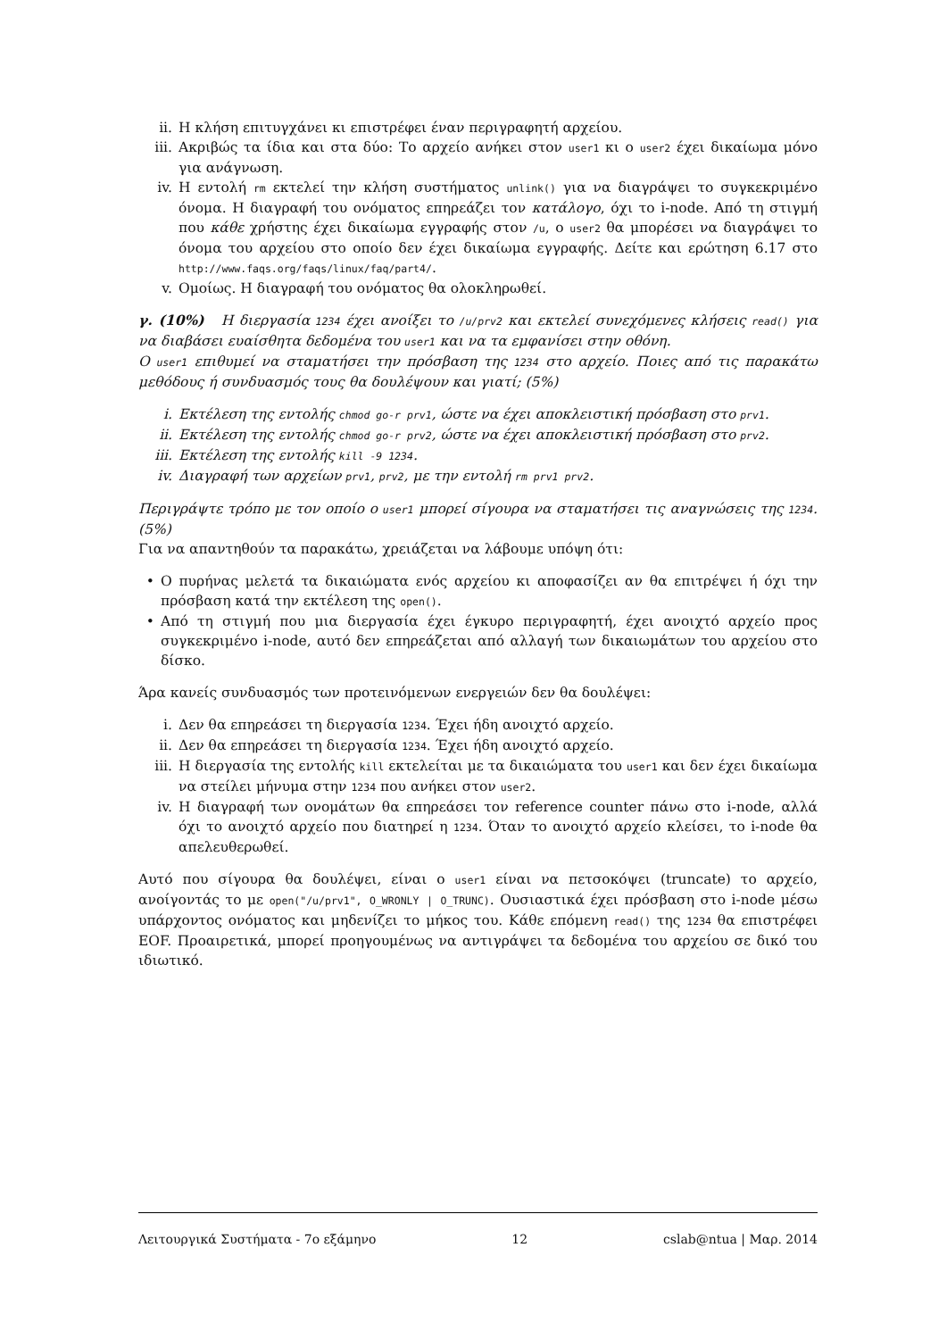ii. Η κλήση επιτυγχάνει κι επιστρέφει έναν περιγραφητή αρχείου.
iii. Ακριβώς τα ίδια και στα δύο: Το αρχείο ανήκει στον user1 κι ο user2 έχει δικαίωμα μόνο για ανάγνωση.
iv. Η εντολή rm εκτελεί την κλήση συστήματος unlink() για να διαγράψει το συγκεκριμένο όνομα. Η διαγραφή του ονόματος επηρεάζει τον κατάλογο, όχι το i-node. Από τη στιγμή που κάθε χρήστης έχει δικαίωμα εγγραφής στον /u, ο user2 θα μπορέσει να διαγράψει το όνομα του αρχείου στο οποίο δεν έχει δικαίωμα εγγραφής. Δείτε και ερώτηση 6.17 στο http://www.faqs.org/faqs/linux/faq/part4/.
v. Ομοίως. Η διαγραφή του ονόματος θα ολοκληρωθεί.
γ. (10%) Η διεργασία 1234 έχει ανοίξει το /u/prv2 και εκτελεί συνεχόμενες κλήσεις read() για να διαβάσει ευαίσθητα δεδομένα του user1 και να τα εμφανίσει στην οθόνη.
Ο user1 επιθυμεί να σταματήσει την πρόσβαση της 1234 στο αρχείο. Ποιες από τις παρακάτω μεθόδους ή συνδυασμός τους θα δουλέψουν και γιατί; (5%)
i. Εκτέλεση της εντολής chmod go-r prv1, ώστε να έχει αποκλειστική πρόσβαση στο prv1.
ii. Εκτέλεση της εντολής chmod go-r prv2, ώστε να έχει αποκλειστική πρόσβαση στο prv2.
iii. Εκτέλεση της εντολής kill -9 1234.
iv. Διαγραφή των αρχείων prv1, prv2, με την εντολή rm prv1 prv2.
Περιγράψτε τρόπο με τον οποίο ο user1 μπορεί σίγουρα να σταματήσει τις αναγνώσεις της 1234. (5%)
Για να απαντηθούν τα παρακάτω, χρειάζεται να λάβουμε υπόψη ότι:
• Ο πυρήνας μελετά τα δικαιώματα ενός αρχείου κι αποφασίζει αν θα επιτρέψει ή όχι την πρόσβαση κατά την εκτέλεση της open().
• Από τη στιγμή που μια διεργασία έχει έγκυρο περιγραφητή, έχει ανοιχτό αρχείο προς συγκεκριμένο i-node, αυτό δεν επηρεάζεται από αλλαγή των δικαιωμάτων του αρχείου στο δίσκο.
Άρα κανείς συνδυασμός των προτεινόμενων ενεργειών δεν θα δουλέψει:
i. Δεν θα επηρεάσει τη διεργασία 1234. Έχει ήδη ανοιχτό αρχείο.
ii. Δεν θα επηρεάσει τη διεργασία 1234. Έχει ήδη ανοιχτό αρχείο.
iii. Η διεργασία της εντολής kill εκτελείται με τα δικαιώματα του user1 και δεν έχει δικαίωμα να στείλει μήνυμα στην 1234 που ανήκει στον user2.
iv. Η διαγραφή των ονομάτων θα επηρεάσει τον reference counter πάνω στο i-node, αλλά όχι το ανοιχτό αρχείο που διατηρεί η 1234. Όταν το ανοιχτό αρχείο κλείσει, το i-node θα απελευθερωθεί.
Αυτό που σίγουρα θα δουλέψει, είναι ο user1 είναι να πετσοκόψει (truncate) το αρχείο, ανοίγοντάς το με open("/u/prv1", O_WRONLY | O_TRUNC). Ουσιαστικά έχει πρόσβαση στο i-node μέσω υπάρχοντος ονόματος και μηδενίζει το μήκος του. Κάθε επόμενη read() της 1234 θα επιστρέφει EOF. Προαιρετικά, μπορεί προηγουμένως να αντιγράψει τα δεδομένα του αρχείου σε δικό του ιδιωτικό.
Λειτουργικά Συστήματα - 7ο εξάμηνο 12 cslab@ntua | Μαρ. 2014